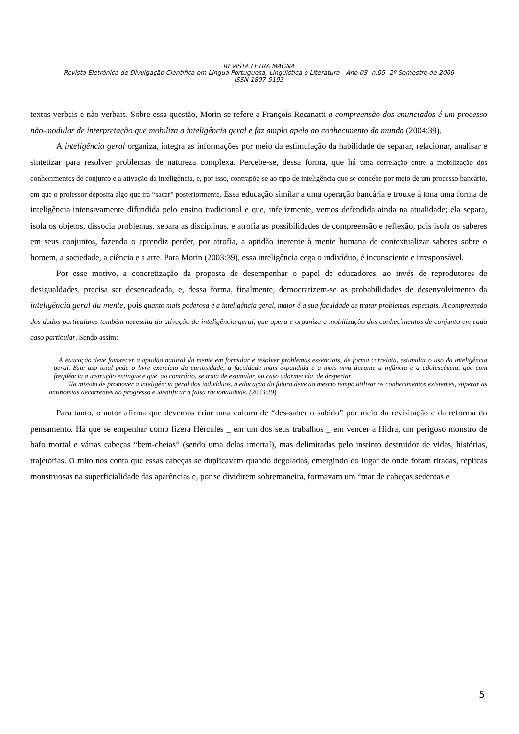REVISTA LETRA MAGNA
Revista Eletrônica de Divulgação Científica em Língua Portuguesa, Lingüística e Literatura - Ano 03- n.05 -2º Semestre de 2006
ISSN 1807-5193
textos verbais e não verbais. Sobre essa questão, Morin se refere a François Recanatti a compreensão dos enunciados é um processo não-modular de interpretação que mobiliza a inteligência geral e faz amplo apelo ao conhecimento do mundo (2004:39).
A inteligência geral organiza, integra as informações por meio da estimulação da habilidade de separar, relacionar, analisar e sintetizar para resolver problemas de natureza complexa. Percebe-se, dessa forma, que há uma correlação entre a mobilização dos conhecimentos de conjunto e a ativação da inteligência, e, por isso, contrapõe-se ao tipo de inteligência que se concebe por meio de um processo bancário, em que o professor deposita algo que irá “sacar” posteriormente. Essa educação similar a uma operação bancária e trouxe à tona uma forma de inteligência intensivamente difundida pelo ensino tradicional e que, infelizmente, vemos defendida ainda na atualidade; ela separa, isola os objetos, dissocia problemas, separa as disciplinas, e atrofia as possibilidades de compreensão e reflexão, pois isola os saberes em seus conjuntos, fazendo o aprendiz perder, por atrofia, a aptidão inerente à mente humana de contextualizar saberes sobre o homem, a sociedade, a ciência e a arte. Para Morin (2003:39), essa inteligência cega o indivíduo, é inconsciente e irresponsável.
Por esse motivo, a concretização da proposta de desempenhar o papel de educadores, ao invés de reprodutores de desigualdades, precisa ser desencadeada, e, dessa forma, finalmente, democratizem-se as probabilidades de desenvolvimento da inteligência geral da mente, pois quanto mais poderosa é a inteligência geral, maior é a sua faculdade de tratar problemas especiais. A compreensão dos dados particulares também necessita da ativação da inteligência geral, que opera e organiza a mobilização dos conhecimentos de conjunto em cada caso particular. Sendo assim:
A educação deve favorecer a aptidão natural da mente em formular e resolver problemas essenciais, de forma correlata, estimular o uso da inteligência geral. Este uso total pede o livre exercício da curiosidade, a faculdade mais expandida e a mais viva durante a infância e a adolescência, que com freqüência a instrução extingue e que, ao contrário, se trata de estimular, ou caso adormecida, de despertar.
Na missão de promover a inteligência geral dos indivíduos, a educação do futuro deve ao mesmo tempo utilizar os conhecimentos existentes, superar as antinomias decorrentes do progresso e identificar a falsa racionalidade. (2003:39)
Para tanto, o autor afirma que devemos criar uma cultura de “des-saber o sabido” por meio da revisitação e da reforma do pensamento. Há que se empenhar como fizera Hércules _ em um dos seus trabalhos _ em vencer a Hidra, um perigoso monstro de bafo mortal e várias cabeças “bem-cheias” (sendo uma delas imortal), mas delimitadas pelo instinto destruidor de vidas, histórias, trajetórias. O mito nos conta que essas cabeças se duplicavam quando degoladas, emergindo do lugar de onde foram tiradas, réplicas monstruosas na superficialidade das aparências e, por se dividirem sobremaneira, formavam um “mar de cabeças sedentas e
5